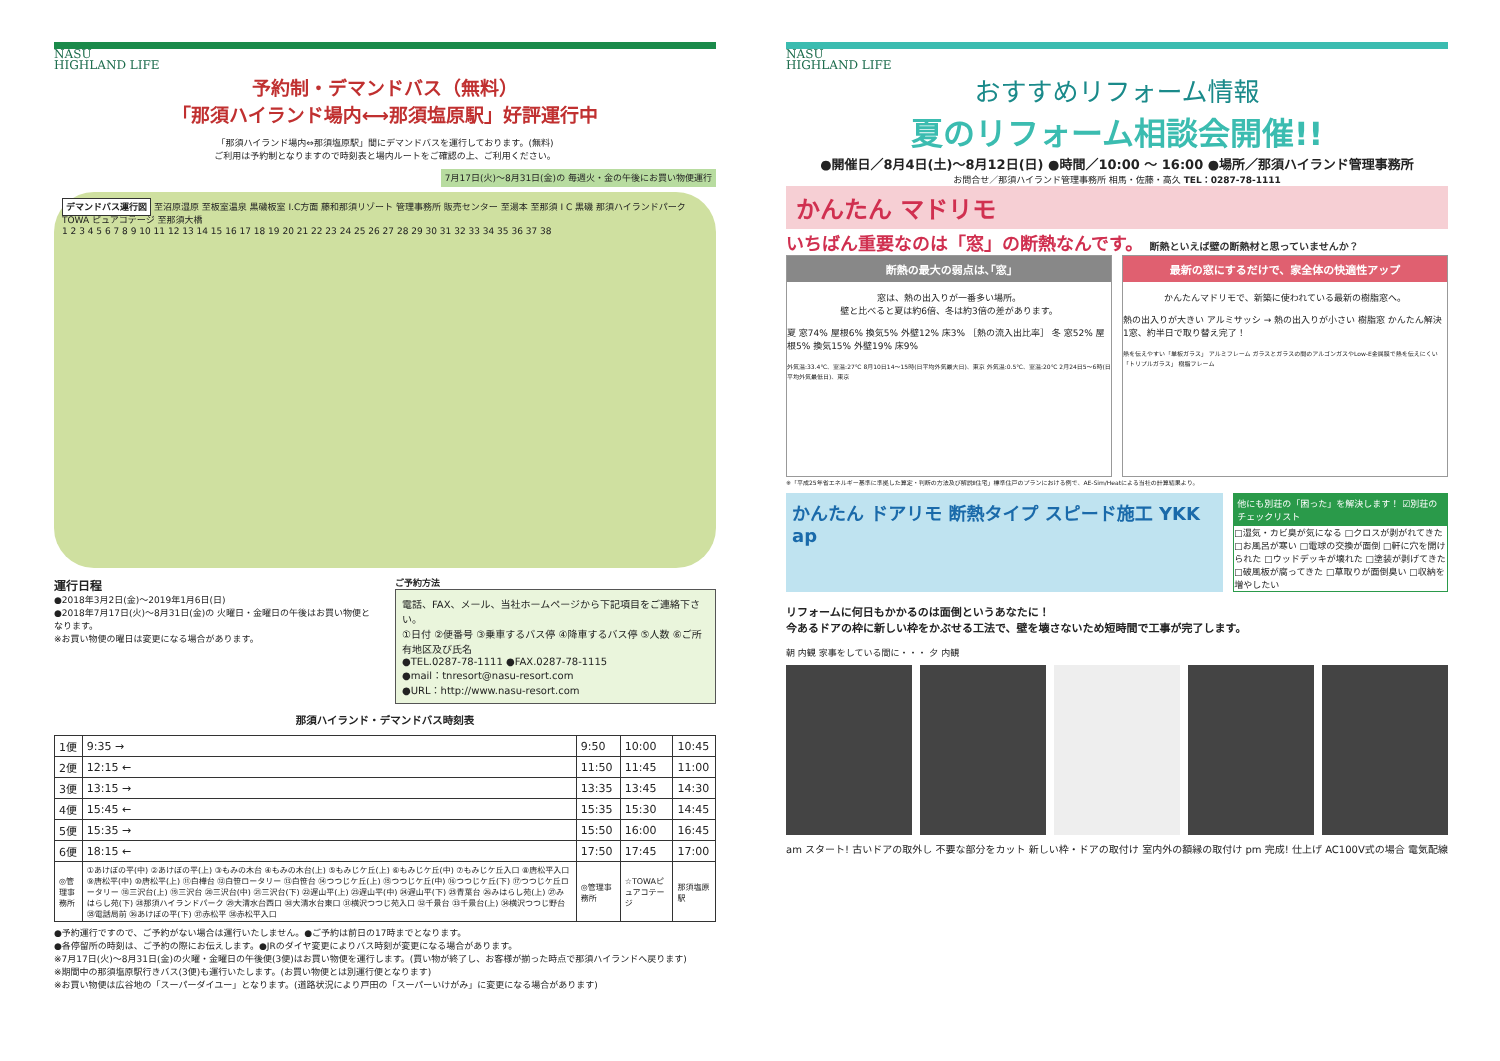NASU
HIGHLAND LIFE
予約制・デマンドバス（無料）
「那須ハイランド場内⟷那須塩原駅」好評運行中
「那須ハイランド場内⇔那須塩原駅」間にデマンドバスを運行しております。(無料)
ご利用は予約制となりますので時刻表と場内ルートをご確認の上、ご利用ください。
7月17日(火)～8月31日(金)の 毎週火・金の午後にお買い物便運行
デマンドバス運行図 至沼原湿原 至板室温泉 黒磯板室 I.C方面 藤和那須リゾート 管理事務所 販売センター 至湯本 至那須 I C 黒磯 那須ハイランドパーク TOWA ピュアコテージ 至那須大橋
1 2 3 4 5 6 7 8 9 10 11 12 13 14 15 16 17 18 19 20 21 22 23 24 25 26 27 28 29 30 31 32 33 34 35 36 37 38
運行日程
●2018年3月2日(金)～2019年1月6日(日)
●2018年7月17日(火)～8月31日(金)の 火曜日・金曜日の午後はお買い物便となります。
※お買い物便の曜日は変更になる場合があります。
ご予約方法
電話、FAX、メール、当社ホームページから下記項目をご連絡下さい。
①日付 ②便番号 ③乗車するバス停 ④降車するバス停 ⑤人数 ⑥ご所有地区及び氏名
●TEL.0287-78-1111 ●FAX.0287-78-1115
●mail：tnresort@nasu-resort.com
●URL：http://www.nasu-resort.com
那須ハイランド・デマンドバス時刻表
| 1便 | 9:35 → | 9:50 | 10:00 | 10:45 |
| 2便 | 12:15 ← | 11:50 | 11:45 | 11:00 |
| 3便 | 13:15 → | 13:35 | 13:45 | 14:30 |
| 4便 | 15:45 ← | 15:35 | 15:30 | 14:45 |
| 5便 | 15:35 → | 15:50 | 16:00 | 16:45 |
| 6便 | 18:15 ← | 17:50 | 17:45 | 17:00 |
| ◎管理事務所 | ①あけぼの平(中) ②あけぼの平(上) ③もみの木台 ④もみの木台(上) ⑤もみじケ丘(上) ⑥もみじケ丘(中) ⑦もみじケ丘入口 ⑧唐松平入口 ⑨唐松平(中) ⑩唐松平(上) ⑪白樺台 ⑫白笹ロータリー ⑬白笹台 ⑭つつじケ丘(上) ⑮つつじケ丘(中) ⑯つつじケ丘(下) ⑰つつじケ丘ロータリー ⑱三沢台(上) ⑲三沢台 ⑳三沢台(中) ㉑三沢台(下) ㉒遅山平(上) ㉓遅山平(中) ㉔遅山平(下) ㉕青葉台 ㉖みはらし苑(上) ㉗みはらし苑(下) ㉘那須ハイランドパーク ㉙大清水台西口 ㉚大清水台東口 ㉛横沢つつじ苑入口 ㉜千景台 ㉝千景台(上) ㉞横沢つつじ野台 ㉟電話局前 ㊱あけぼの平(下) ㊲赤松平 ㊳赤松平入口 | ◎管理事務所 | ☆TOWAピュアコテージ | 那須塩原駅 |
●予約運行ですので、ご予約がない場合は運行いたしません。●ご予約は前日の17時までとなります。
●各停留所の時刻は、ご予約の際にお伝えします。●JRのダイヤ変更によりバス時刻が変更になる場合があります。
※7月17日(火)～8月31日(金)の火曜・金曜日の午後便(3便)はお買い物便を運行します。(買い物が終了し、お客様が揃った時点で那須ハイランドへ戻ります)
※期間中の那須塩原駅行きバス(3便)も運行いたします。(お買い物便とは別運行便となります)
※お買い物便は広谷地の「スーパーダイユー」となります。(道路状況により戸田の「スーパーいけがみ」に変更になる場合があります)
NASU
HIGHLAND LIFE
おすすめリフォーム情報
夏のリフォーム相談会開催!!
●開催日／8月4日(土)～8月12日(日) ●時間／10:00 ～ 16:00 ●場所／那須ハイランド管理事務所
お問合せ／那須ハイランド管理事務所 相馬・佐藤・高久 TEL：0287-78-1111
かんたん マドリモ
いちばん重要なのは「窓」の断熱なんです。 断熱といえば壁の断熱材と思っていませんか？
断熱の最大の弱点は､｢窓｣
窓は、熱の出入りが一番多い場所。
壁と比べると夏は約6倍、冬は約3倍の差があります。
夏 窓74% 屋根6% 換気5% 外壁12% 床3% ［熱の流入出比率］ 冬 窓52% 屋根5% 換気15% 外壁19% 床9%
外気温:33.4℃、室温:27℃ 8月10日14～15時(日平均外気最大日)、東京 外気温:0.5℃、室温:20℃ 2月24日5～6時(日平均外気最低日)、東京
最新の窓にするだけで、家全体の快適性アップ
かんたんマドリモで、新築に使われている最新の樹脂窓へ。
熱の出入りが大きい アルミサッシ → 熱の出入りが小さい 樹脂窓 かんたん解決 1窓、約半日で取り替え完了！
熱を伝えやすい「単板ガラス」 アルミフレーム ガラスとガラスの間のアルゴンガスやLow-E金属膜で熱を伝えにくい「トリプルガラス」 樹脂フレーム
※「平成25年省エネルギー基準に準拠した算定・判断の方法及び解説Ⅱ住宅」標準住戸のプランにおける例で、AE-Sim/Heatによる当社の計算結果より。
かんたん ドアリモ 断熱タイプ スピード施工 YKK ap
他にも別荘の「困った」を解決します！ ☑別荘のチェックリスト
□湿気・カビ臭が気になる □クロスが剥がれてきた □お風呂が寒い □電球の交換が面倒 □軒に穴を開けられた □ウッドデッキが壊れた □塗装が剥げてきた □破風板が腐ってきた □草取りが面倒臭い □収納を増やしたい
リフォームに何日もかかるのは面倒というあなたに！
今あるドアの枠に新しい枠をかぶせる工法で、壁を壊さないため短時間で工事が完了します。
朝 内観 家事をしている間に・・・ 夕 内観
am スタート! 古いドアの取外し 不要な部分をカット 新しい枠・ドアの取付け 室内外の額縁の取付け pm 完成! 仕上げ AC100V式の場合 電気配線